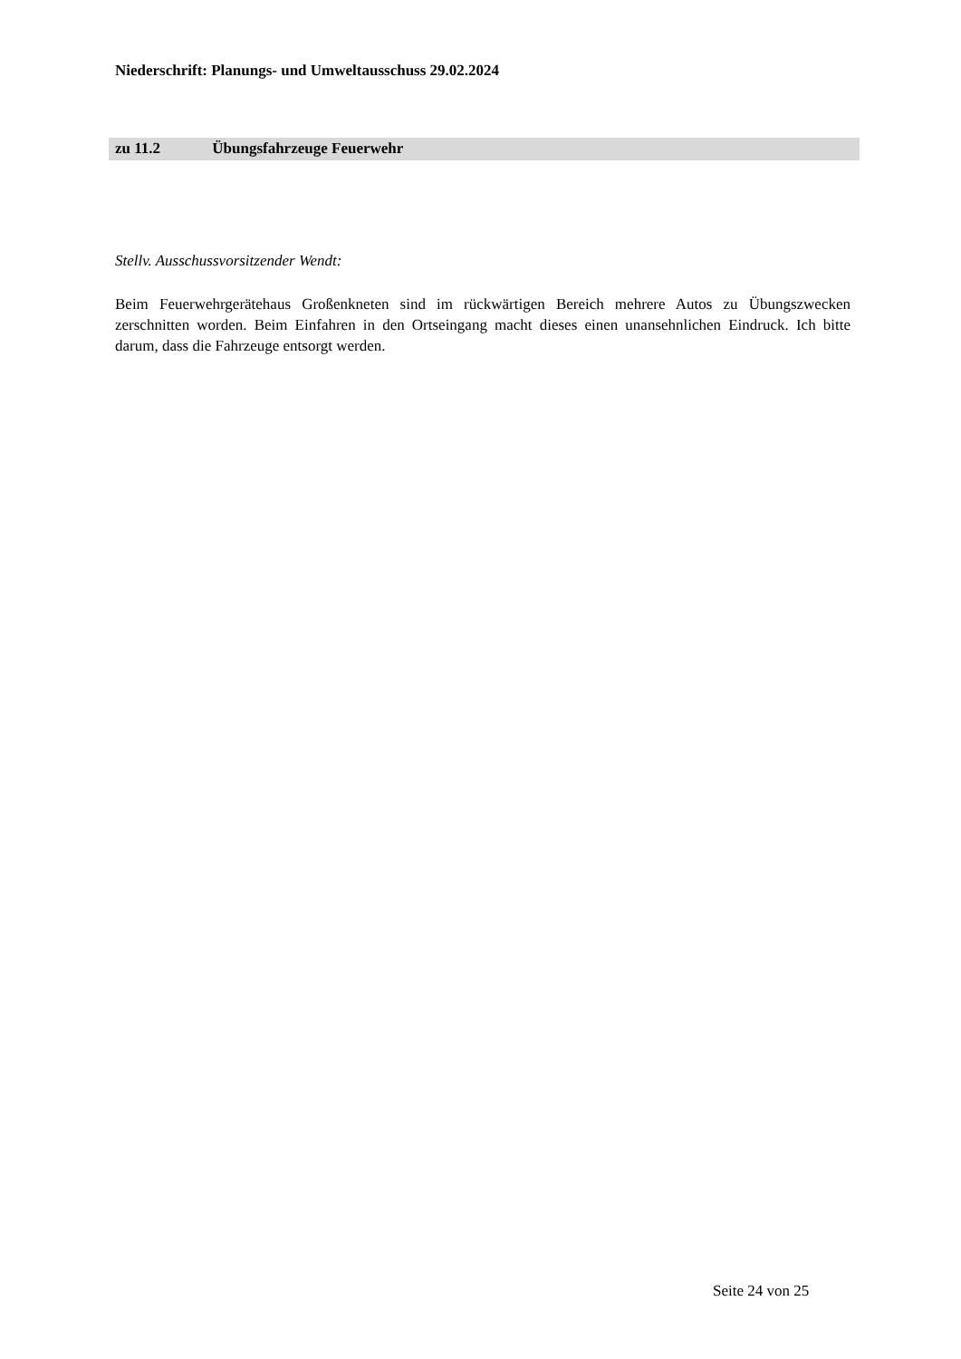Niederschrift: Planungs- und Umweltausschuss 29.02.2024
zu 11.2 Übungsfahrzeuge Feuerwehr
Stellv. Ausschussvorsitzender Wendt:
Beim Feuerwehrgerätehaus Großenkneten sind im rückwärtigen Bereich mehrere Autos zu Übungszwecken zerschnitten worden. Beim Einfahren in den Ortseingang macht dieses einen unansehnlichen Eindruck. Ich bitte darum, dass die Fahrzeuge entsorgt werden.
Seite 24 von 25